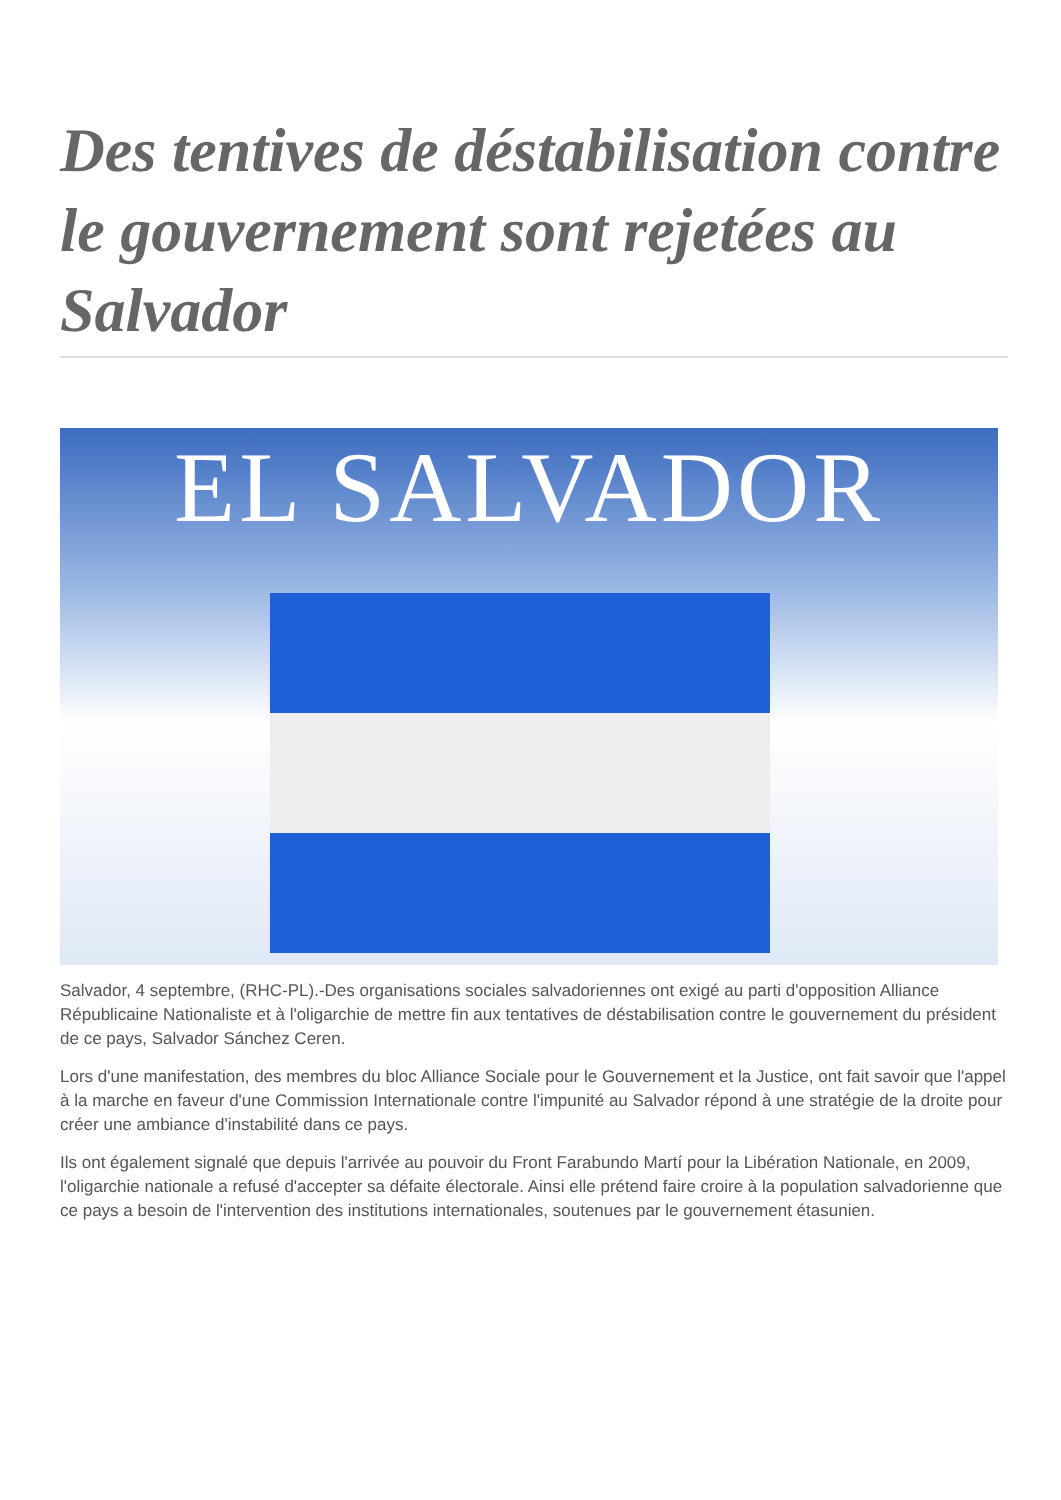Des tentives de déstabilisation contre le gouvernement sont rejetées au Salvador
EL SALVADOR
Salvador, 4 septembre, (RHC-PL).-Des organisations sociales salvadoriennes ont exigé au parti d'opposition Alliance Républicaine Nationaliste et à l'oligarchie de mettre fin aux tentatives de déstabilisation contre le gouvernement du président de ce pays, Salvador Sánchez Ceren.
Lors d'une manifestation, des membres du bloc Alliance Sociale pour le Gouvernement et la Justice, ont fait savoir que l'appel à la marche en faveur d'une Commission Internationale contre l'impunité au Salvador répond à une stratégie de la droite pour créer une ambiance d'instabilité dans ce pays.
Ils ont également signalé que depuis l'arrivée au pouvoir du Front Farabundo Martí pour la Libération Nationale, en 2009, l'oligarchie nationale a refusé d'accepter sa défaite électorale. Ainsi elle prétend faire croire à la population salvadorienne que ce pays a besoin de l'intervention des institutions internationales, soutenues par le gouvernement étasunien.